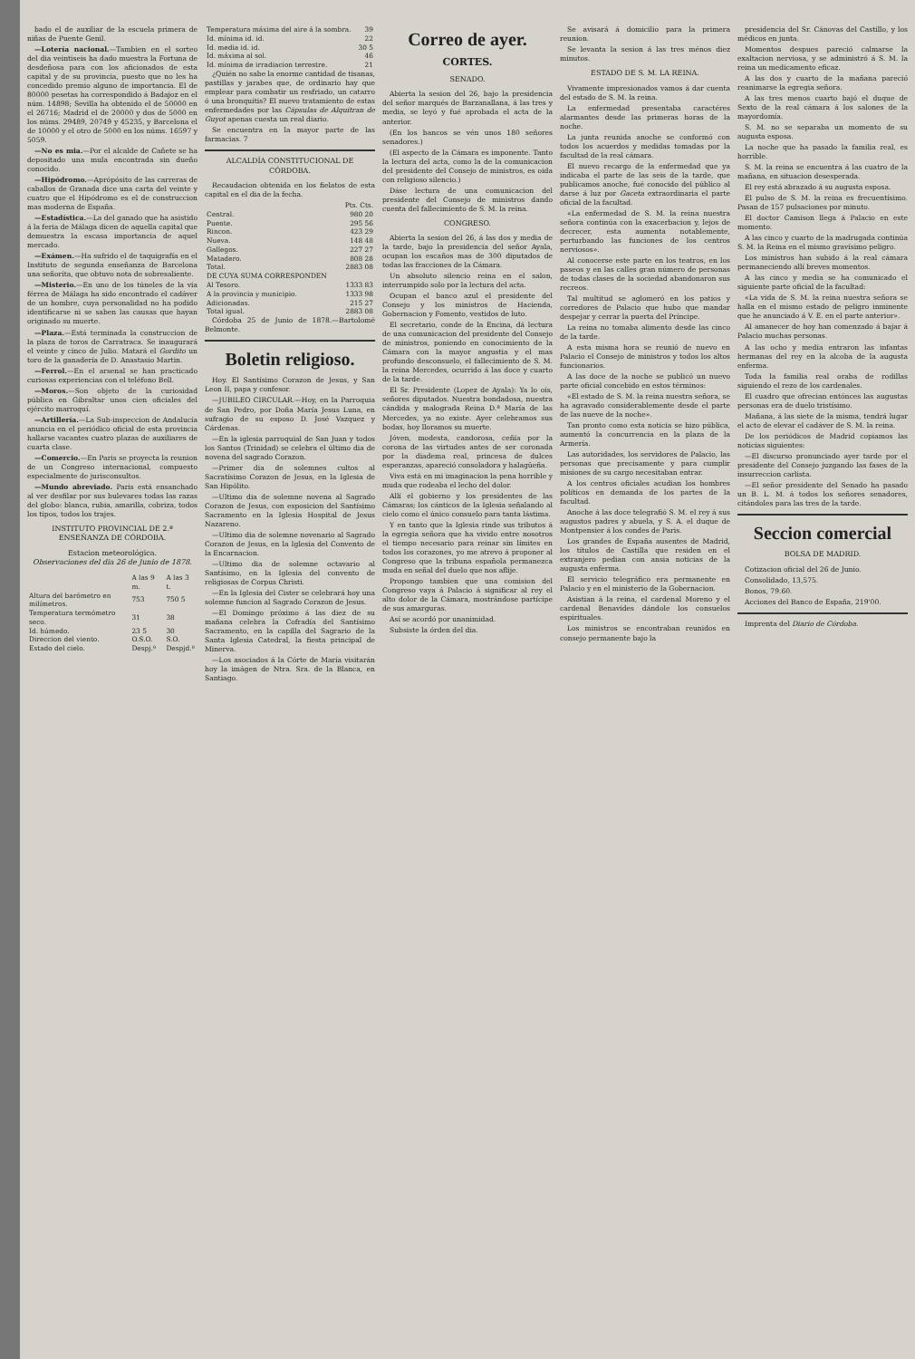bado el de auxiliar de la escuela primera de niñas de Puente Genil.
—Lotería nacional.—Tambien en el sorteo del dia veintiseis ha dado muestra la Fortuna de desdeñosa para con los aficionados de esta capital y de su provincia, puesto que no les ha concedido premio alguno de importancia. El de 80000 pesetas ha correspondido á Badajoz en el núm. 14898; Sevilla ha obtenido el de 50000 en el 26716; Madrid el de 20000 y dos de 5000 en los núms. 29489, 20749 y 45235, y Barcelona el de 10000 y el otro de 5000 en los núms. 16597 y 5059.
—No es mia.—Por el alcalde de Cañete se ha depositado una mula encontrada sin dueño conocido.
—Hipódromo.—Aprópósito de las carreras de caballos de Granada dice una carta del veinte y cuatro que el Hipódromo es el de construccion mas moderna de España.
—Estadística.—La del ganado que ha asistido á la feria de Málaga dicen de aquella capital que demuestra la escasa importancia de aquel mercado.
—Exámen.—Ha sufrido el de taquigrafía en el Instituto de segunda enseñanza de Barcelona una señorita, que obtuvo nota de sobresaliente.
—Misterio.—En uno de los túneles de la via férrea de Málaga ha sido encontrado el cadáver de un hombre, cuya personalidad no ha podido identificarse ni se saben las causas que hayan originado su muerte.
—Plaza.—Está terminada la construccion de la plaza de toros de Carratraca. Se inaugurará el veinte y cinco de Julio. Matará el Gordito un toro de la ganadería de D. Anastasio Martin.
—Ferrol.—En el arsenal se han practicado curiosas experiencias con el teléfono Bell.
—Moros.—Son objeto de la curiosidad pública en Gibraltar unos cien oficiales del ejército marroquí.
—Artillería.—La Sub-inspeccion de Andalucía anuncia en el periódico oficial de esta provincia hallarse vacantes cuatro plazas de auxiliares de cuarta clase.
—Comercio.—En Paris se proyecta la reunion de un Congreso internacional, compuesto especialmente de jurisconsultos.
—Mundo abreviado. Paris está ensanchado al ver desfilar por sus bulevares todas las razas del globo: blanca, rubia, amarilla, cobriza, todos los tipos, todos los trajes.
INSTITUTO PROVINCIAL DE 2.ª ENSEÑANZA DE CÓRDOBA.
Estacion meteorológica.
Observaciones del dia 26 de Junio de 1878.
| | A las 9 m. | A las 3 t. |
| --- | --- | --- |
| Altura del barómetro en milímetros. | 753 | 750 5 |
| Temperatura termómetro seco. | 31 | 38 |
| Id. húmedo. | 23 5 | 30 |
| Direccion del viento. | O.S.O. | S.O. |
| Estado del cielo. | Despj.º | Despjd.º |
| Temperatura máxima del aire á la sombra. | 39 |
| Id. mínima id. id. | 22 |
| Id. media id. id. | 30 5 |
| Id. máxima al sol. | 46 |
| Id. mínima de irradiacion terrestre. | 21 |
¿Quién no sabe la enorme cantidad de tisanas, pastillas y jarabes que, de ordinario hay que emplear para combatir un resfriado, un catarro ó una bronquitis? El nuevo tratamiento de estas enfermedades por las Cápsulas de Alquitran de Guyot apenas cuesta un real diario.
Se encuentra en la mayor parte de las farmacias. 7
ALCALDÍA CONSTITUCIONAL DE CÓRDOBA.
Recaudacion obtenida en los fielatos de esta capital en el dia de la fecha.
| | Pts. Cts. |
| --- | --- |
| Central. | 980 20 |
| Puente. | 295 56 |
| Rincon. | 423 29 |
| Nueva. | 148 48 |
| Gallegos. | 227 27 |
| Matadero. | 808 28 |
| Total. | 2883 08 |
| DE CUYA SUMA CORRESPONDEN | |
| Al Tesoro. | 1333 83 |
| A la provincia y municipio. | 1333 98 |
| Adicionadas. | 215 27 |
| Total igual. | 2883 08 |
Córdoba 25 de Junio de 1878.—Bartolomé Belmonte.
Boletin religioso.
Hoy. El Santísimo Corazon de Jesus, y San Leon II, papa y confesor.
—JUBILEO CIRCULAR.—Hoy, en la Parroquia de San Pedro, por Doña María Jesus Luna, en sufragio de su esposo D. José Vazquez y Cárdenas.
—En la iglesia parroquial de San Juan y todos los Santos (Trinidad) se celebra el último dia de novena del sagrado Corazon.
—Primer dia de solemnes cultos al Sacratísimo Corazon de Jesus, en la Iglesia de San Hipólito.
—Ultimo dia de solemne novena al Sagrado Corazon de Jesus, con esposicion del Santísimo Sacramento en la Iglesia Hospital de Jesus Nazareno.
—Ultimo dia de solemne novenario al Sagrado Corazon de Jesus, en la Iglesia del Convento de la Encarnacion.
—Ultimo dia de solemne octavario al Santísimo, en la Iglesia del convento de religiosas de Corpus Christi.
—En la Iglesia del Cister se celebrará hoy una solemne funcion al Sagrado Corazon de Jesus.
—El Domingo próximo á las diez de su mañana celebra la Cofradía del Santísimo Sacramento, en la capilla del Sagrario de la Santa Iglesia Catedral, la fiesta principal de Minerva.
—Los asociados á la Córte de María visitarán hoy la imágen de Ntra. Sra. de la Blanca, en Santiago.
Correo de ayer.
CORTES.
SENADO.
Abierta la sesion del 26, bajo la presidencia del señor marqués de Barzanallana, á las tres y media, se leyó y fué aprobada el acta de la anterior.
(En los bancos se vén unos 180 señores senadores.)
(El aspecto de la Cámara es imponente. Tanto la lectura del acta, como la de la comunicacion del presidente del Consejo de ministros, es oida con religioso silencio.)
Dáse lectura de una comunicacion del presidente del Consejo de ministros dando cuenta del fallecimiento de S. M. la reina.
CONGRESO.
Abierta la sesion del 26, á las dos y media de la tarde, bajo la presidencia del señor Ayala, ocupan los escaños mas de 300 diputados de todas las fracciones de la Cámara.
Un absoluto silencio reina en el salon, interrumpido solo por la lectura del acta.
Ocupan el banco azul el presidente del Consejo y los ministros de Hacienda, Gobernacion y Fomento, vestidos de luto.
El secretario, conde de la Encina, dá lectura de una comunicacion del presidente del Consejo de ministros, poniendo en conocimiento de la Cámara con la mayor angustia y el mas profundo desconsuelo, el fallecimiento de S. M. la reina Mercedes, ocurrido á las doce y cuarto de la tarde.
El Sr. Presidente (Lopez de Ayala): Ya lo oís, señores diputados. Nuestra bondadosa, nuestra cándida y malograda Reina D.ª María de las Mercedes, ya no existe. Ayer celebramos sus bodas, hoy lloramos su muerte.
Jóven, modesta, candorosa, ceñía por la corona de las virtudes antes de ser coronada por la diadema real, princesa de dulces esperanzas, apareció consoladora y halagüeña.
Viva está en mi imaginacion la pena horrible y muda que rodeaba el lecho del dolor.
Allí el gobierno y los presidentes de las Cámaras; los cánticos de la Iglesia señalando al cielo como el único consuelo para tanta lástima.
Y en tanto que la Iglesia rinde sus tributos á la egregia señora que ha vivido entre nosotros el tiempo necesario para reinar sin límites en todos los corazones, yo me atrevo á proponer al Congreso que la tribuna española permanezca muda en señal del duelo que nos aflije.
Propongo tambien que una comision del Congreso vaya á Palacio á significar al rey el alto dolor de la Cámara, mostrándose partícipe de sus amarguras.
Así se acordó por unanimidad.
Subsiste la órden del dia.
Se avisará á domicilio para la primera reunion.
Se levanta la sesion á las tres ménos diez minutos.
ESTADO DE S. M. LA REINA.
Vivamente impresionados vamos á dar cuenta del estado de S. M. la reina.
La enfermedad presentaba caractéres alarmantes desde las primeras horas de la noche.
La junta reunida anoche se conformó con todos los acuerdos y medidas tomadas por la facultad de la real cámara.
El nuevo recargo de la enfermedad que ya indicaba el parte de las seis de la tarde, que publicamos anoche, fué conocido del público al darse á luz por Gaceta extraordinaria el parte oficial de la facultad.
«La enfermedad de S. M. la reina nuestra señora continúa con la exacerbacion y, lejos de decrecer, esta aumenta notablemente, perturbando las funciones de los centros nerviosos».
Al conocerse este parte en los teatros, en los paseos y en las calles gran número de personas de todas clases de la sociedad abandonaron sus recreos.
Tal multitud se aglomeró en los patios y corredores de Palacio que hubo que mandar despejar y cerrar la puerta del Príncipe.
La reina no tomaba alimento desde las cinco de la tarde.
A esta misma hora se reunió de nuevo en Palacio el Consejo de ministros y todos los altos funcionarios.
A las doce de la noche se publicó un nuevo parte oficial concebido en estos términos:
«El estado de S. M. la reina nuestra señora, se ha agravado considerablemente desde el parte de las nueve de la noche».
Tan pronto como esta noticia se hizo pública, aumentó la concurrencia en la plaza de la Armería.
Las autoridades, los servidores de Palacio, las personas que precisamente y para cumplir misiones de su cargo necesitaban entrar.
A los centros oficiales acudian los hombres políticos en demanda de los partes de la facultad.
Anoche á las doce telegrafió S. M. el rey á sus augustos padres y abuela, y S. A. el duque de Montpensier á los condes de Paris.
Los grandes de España ausentes de Madrid, los títulos de Castilla que residen en el extranjero pedian con ansia noticias de la augusta enferma.
El servicio telegráfico era permanente en Palacio y en el ministerio de la Gobernacion.
Asistian á la reina, el cardenal Moreno y el cardenal Benavides dándole los consuelos espirituales.
Los ministros se encontraban reunidos en consejo permanente bajo la
presidencia del Sr. Cánovas del Castillo, y los médicos en junta.
Momentos despues pareció calmarse la exaltacion nerviosa, y se administró á S. M. la reina un medicamento eficaz.
A las dos y cuarto de la mañana pareció reanimarse la egregia señora.
A las tres menos cuarto bajó el duque de Sexto de la real cámara á los salones de la mayordomía.
S. M. no se separaba un momento de su augusta esposa.
La noche que ha pasado la familia real, es horrible.
S. M. la reina se encuentra á las cuatro de la mañana, en situacion desesperada.
El rey está abrazado á su augusta esposa.
El pulso de S. M. la reina es frecuentísimo. Pasan de 157 pulsaciones por minuto.
El doctor Camison llega á Palacio en este momento.
A las cinco y cuarto de la madrugada continúa S. M. la Reina en el mismo gravísimo peligro.
Los ministros han subido á la real cámara permaneciendo allí breves momentos.
A las cinco y media se ha comunicado el siguiente parte oficial de la facultad:
«La vida de S. M. la reina nuestra señora se halla en el mismo estado de peligro inminente que he anunciado á V. E. en el parte anterior».
Al amanecer de hoy han comenzado á bajar á Palacio muchas personas.
A las ocho y media entraron las infantas hermanas del rey en la alcoba de la augusta enferma.
Toda la familia real oraba de rodillas siguiendo el rezo de los cardenales.
El cuadro que ofrecian entónces las augustas personas era de duelo tristísimo.
Mañana, á las siete de la misma, tendrá lugar el acto de elevar el cadáver de S. M. la reina.
De los periódicos de Madrid copiamos las noticias siguientes:
—El discurso pronunciado ayer tarde por el presidente del Consejo juzgando las fases de la insurreccion carlista.
—El señor presidente del Senado ha pasado un B. L. M. á todos los señores senadores, citándoles para las tres de la tarde.
Seccion comercial
BOLSA DE MADRID.
Cotizacion oficial del 26 de Junio.
Consolidado, 13,575.
Bonos, 79.60.
Acciones del Banco de España, 219'00.
Imprenta del Diario de Córdoba.